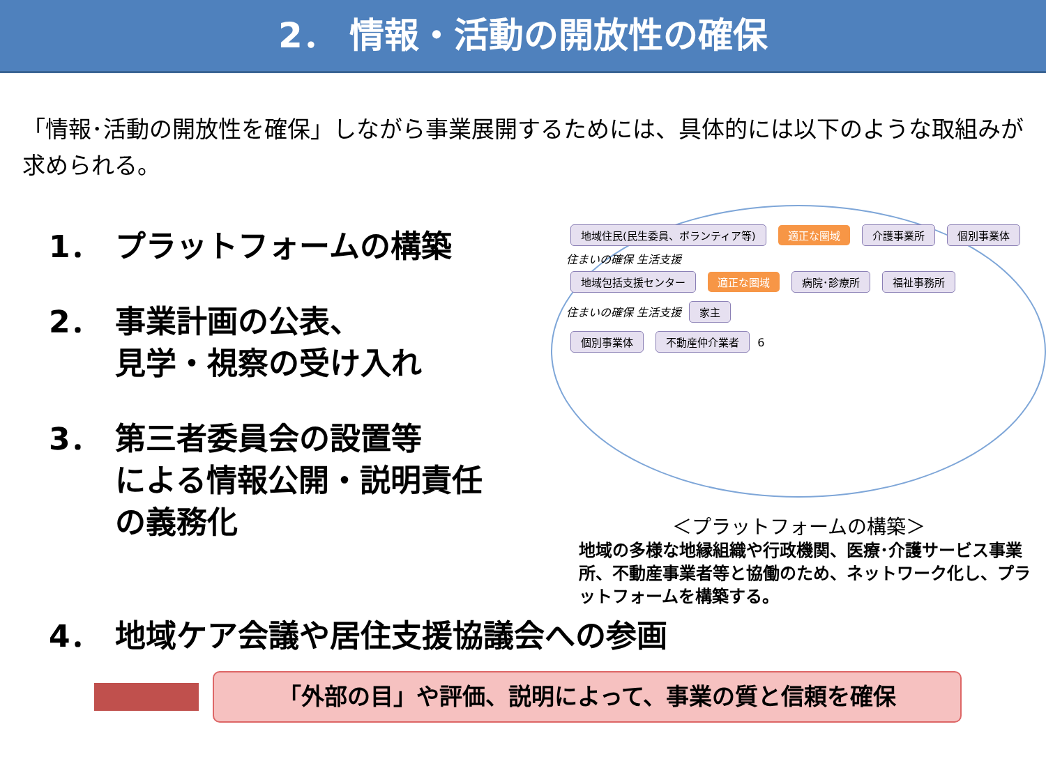2． 情報・活動の開放性の確保
「情報･活動の開放性を確保」しながら事業展開するためには、具体的には以下のような取組みが求められる。
1． プラットフォームの構築
2． 事業計画の公表、
見学・視察の受け入れ
3． 第三者委員会の設置等
による情報公開・説明責任
の義務化
地域住民(民生委員、ボランティア等) 適正な圏域 介護事業所 個別事業体
住まいの確保 生活支援
地域包括支援センター 適正な圏域 病院･診療所 福祉事務所
住まいの確保 生活支援 家主
個別事業体 不動産仲介業者 6
＜プラットフォームの構築＞
地域の多様な地縁組織や行政機関、医療･介護サービス事業所、不動産事業者等と協働のため、ネットワーク化し、プラットフォームを構築する。
4． 地域ケア会議や居住支援協議会への参画
「外部の目」や評価、説明によって、事業の質と信頼を確保